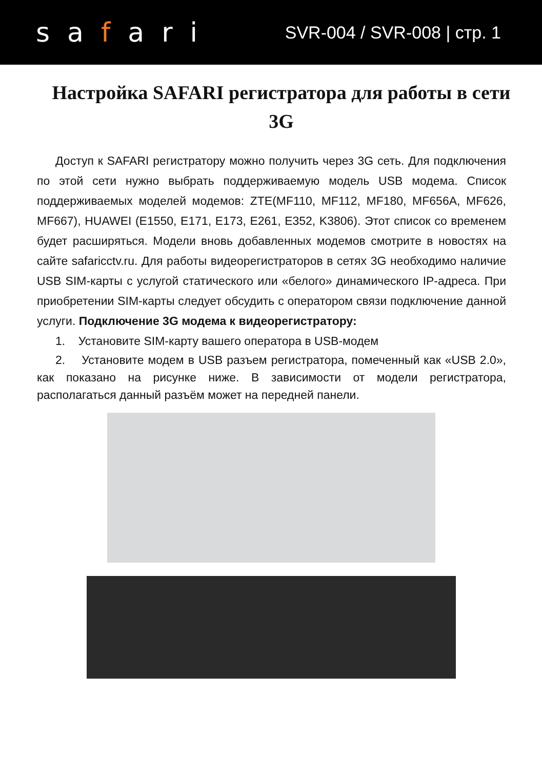safari
SVR-004 / SVR-008 | стр. 1
Настройка SAFARI регистратора для работы в сети 3G
Доступ к SAFARI регистратору можно получить через 3G сеть. Для подключения по этой сети нужно выбрать поддерживаемую модель USB модема. Список поддерживаемых моделей модемов: ZTE(MF110, MF112, MF180, MF656A, MF626, MF667), HUAWEI (E1550, E171, E173, E261, E352, K3806). Этот список со временем будет расширяться. Модели вновь добавленных модемов смотрите в новостях на сайте safaricctv.ru. Для работы видеорегистраторов в сетях 3G необходимо наличие USB SIM-карты с услугой статического или «белого» динамического IP-адреса. При приобретении SIM-карты следует обсудить с оператором связи подключение данной услуги. Подключение 3G модема к видеорегистратору:
1. Установите SIM-карту вашего оператора в USB-модем
2. Установите модем в USB разъем регистратора, помеченный как «USB 2.0», как показано на рисунке ниже. В зависимости от модели регистратора, располагаться данный разъём может на передней панели.